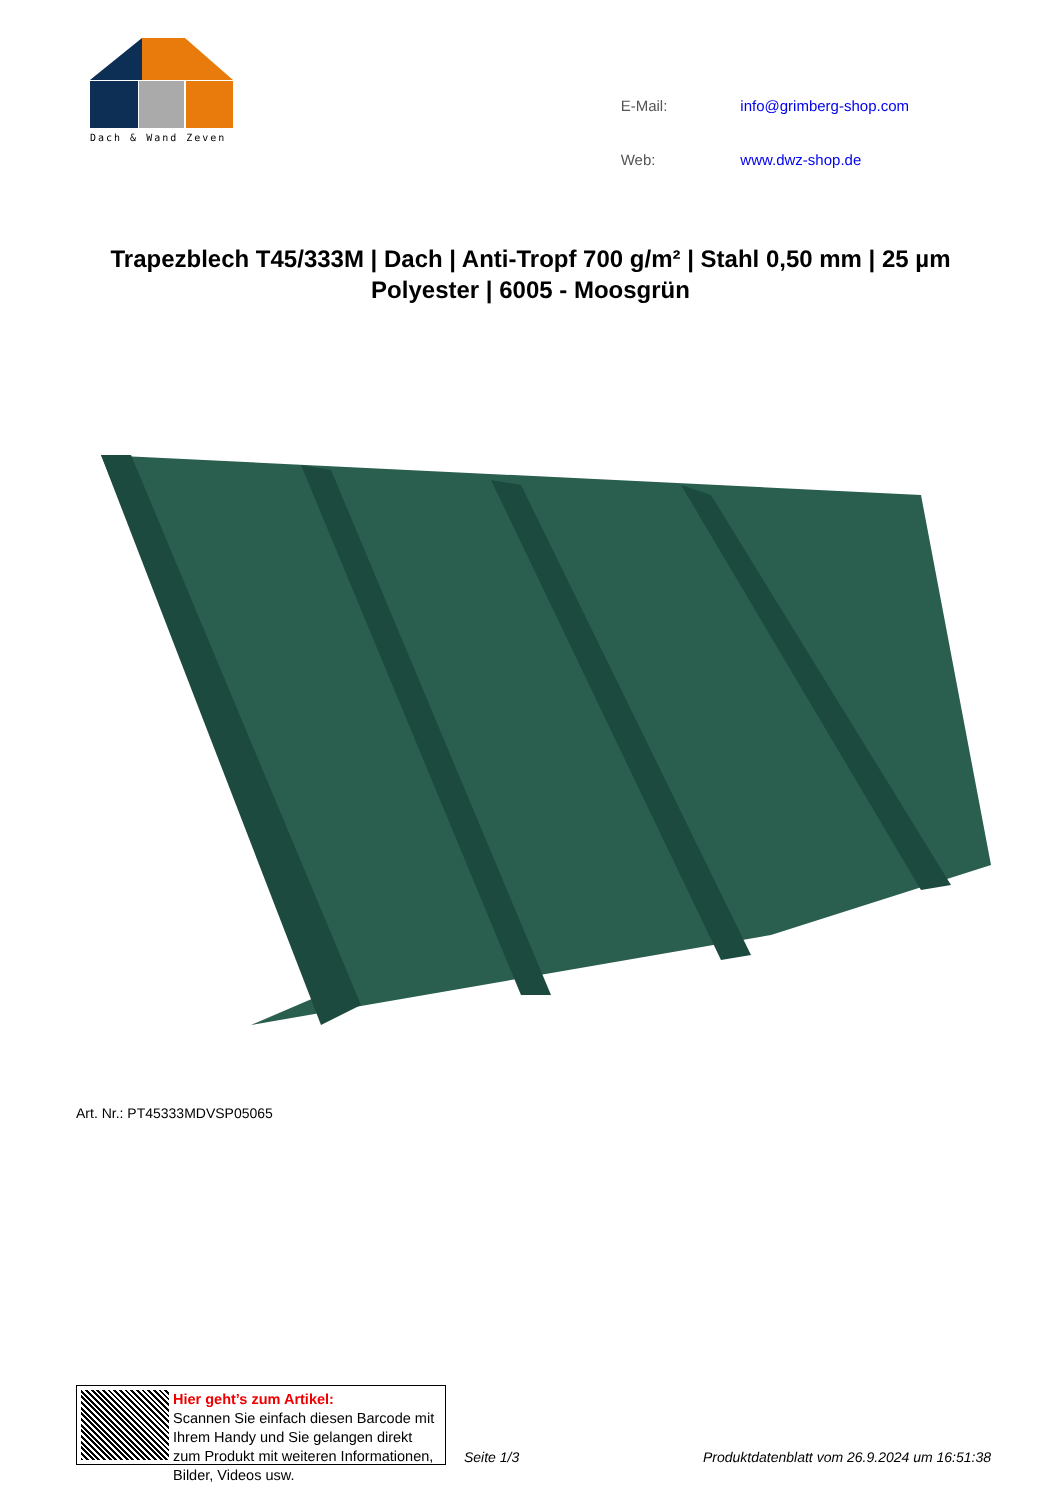Dach & Wand Zeven
| E-Mail: | info@grimberg-shop.com |
| Web: | www.dwz-shop.de |
Trapezblech T45/333M | Dach | Anti-Tropf 700 g/m² | Stahl 0,50 mm | 25 µm Polyester | 6005 - Moosgrün
Art. Nr.: PT45333MDVSP05065
Hier geht’s zum Artikel:
Scannen Sie einfach diesen Barcode mit Ihrem Handy und Sie gelangen direkt zum Produkt mit weiteren Informationen, Bilder, Videos usw.
Seite 1/3 Produktdatenblatt vom 26.9.2024 um 16:51:38